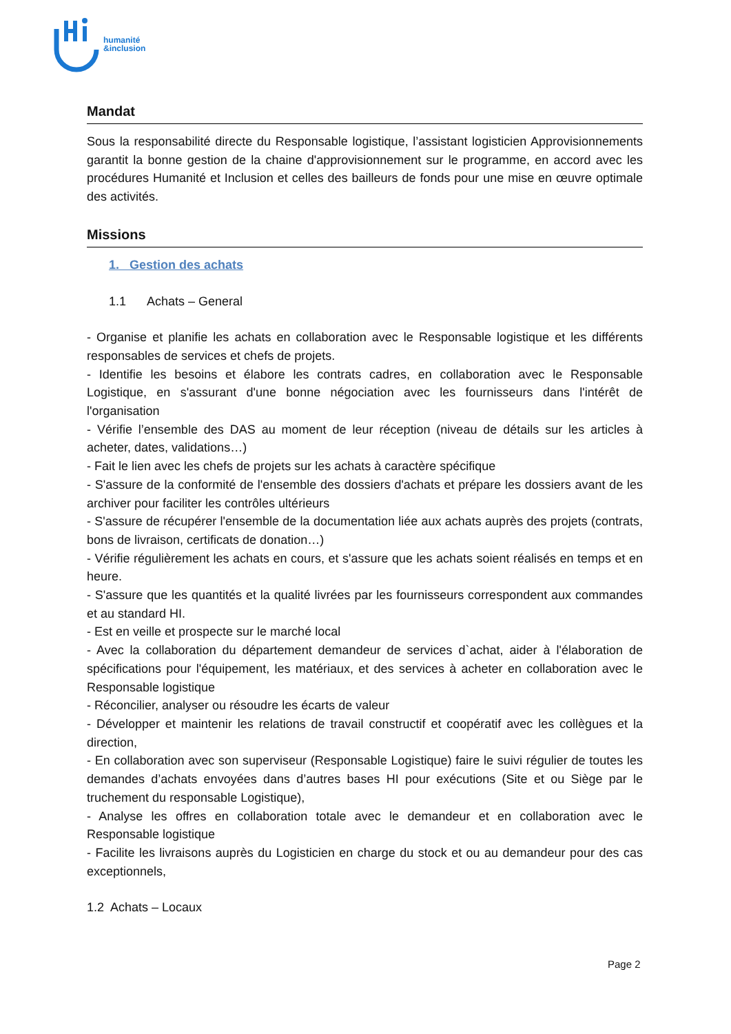humanité
&inclusion
Mandat
Sous la responsabilité directe du Responsable logistique, l’assistant logisticien Approvisionnements garantit la bonne gestion de la chaine d'approvisionnement sur le programme, en accord avec les procédures Humanité et Inclusion et celles des bailleurs de fonds pour une mise en œuvre optimale des activités.
Missions
1. Gestion des achats
1.1 Achats – General
- Organise et planifie les achats en collaboration avec le Responsable logistique et les différents responsables de services et chefs de projets.
- Identifie les besoins et élabore les contrats cadres, en collaboration avec le Responsable Logistique, en s'assurant d'une bonne négociation avec les fournisseurs dans l'intérêt de l'organisation
- Vérifie l’ensemble des DAS au moment de leur réception (niveau de détails sur les articles à acheter, dates, validations…)
- Fait le lien avec les chefs de projets sur les achats à caractère spécifique
- S'assure de la conformité de l'ensemble des dossiers d'achats et prépare les dossiers avant de les archiver pour faciliter les contrôles ultérieurs
- S'assure de récupérer l'ensemble de la documentation liée aux achats auprès des projets (contrats, bons de livraison, certificats de donation…)
- Vérifie régulièrement les achats en cours, et s'assure que les achats soient réalisés en temps et en heure.
- S'assure que les quantités et la qualité livrées par les fournisseurs correspondent aux commandes et au standard HI.
- Est en veille et prospecte sur le marché local
- Avec la collaboration du département demandeur de services d`achat, aider à l'élaboration de spécifications pour l'équipement, les matériaux, et des services à acheter en collaboration avec le Responsable logistique
- Réconcilier, analyser ou résoudre les écarts de valeur
- Développer et maintenir les relations de travail constructif et coopératif avec les collègues et la direction,
- En collaboration avec son superviseur (Responsable Logistique) faire le suivi régulier de toutes les demandes d’achats envoyées dans d’autres bases HI pour exécutions (Site et ou Siège par le truchement du responsable Logistique),
- Analyse les offres en collaboration totale avec le demandeur et en collaboration avec le Responsable logistique
- Facilite les livraisons auprès du Logisticien en charge du stock et ou au demandeur pour des cas exceptionnels,
1.2 Achats – Locaux
Page 2